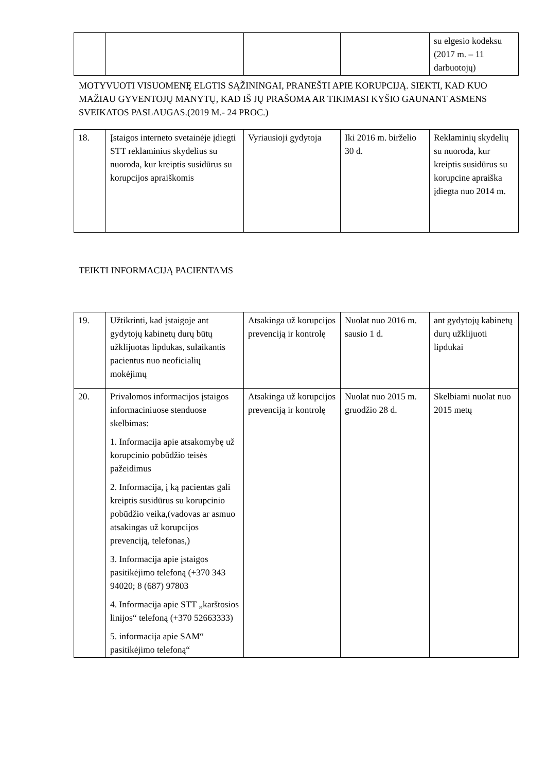| | | | | su elgesio kodeksu (2017 m. – 11 darbuotojų) |
MOTYVUOTI VISUOMENĘ ELGTIS SĄŽININGAI, PRANEŠTI APIE KORUPCIJĄ. SIEKTI, KAD KUO MAŽIAU GYVENTOJŲ MANYTŲ, KAD IŠ JŲ PRAŠOMA AR TIKIMASI KYŠIO GAUNANT ASMENS SVEIKATOS PASLAUGAS.(2019 M.- 24 PROC.)
| 18. | Įstaigos interneto svetainėje įdiegti STT reklaminius skydelius su nuoroda, kur kreiptis susidūrus su korupcijos apraiškomis | Vyriausioji gydytoja | Iki 2016 m. birželio 30 d. | Reklaminių skydelių su nuoroda, kur kreiptis susidūrus su korupcine apraiška įdiegta nuo 2014 m. |
TEIKTI INFORMACIJĄ PACIENTAMS
| 19. | Užtikrinti, kad įstaigoje ant gydytojų kabinetų durų būtų užklijuotas lipdukas, sulaikantis pacientus nuo neoficialių mokėjimų | Atsakinga už korupcijos prevenciją ir kontrolę | Nuolat nuo 2016 m. sausio 1 d. | ant gydytojų kabinetų durų užklijuoti lipdukai |
| 20. | Privalomos informacijos įstaigos informaciniuose stenduose skelbimas: 1. Informacija apie atsakomybę už korupcinio pobūdžio teisės pažeidimus 2. Informacija, į ką pacientas gali kreiptis susidūrus su korupcinio pobūdžio veika,(vadovas ar asmuo atsakingas už korupcijos prevenciją, telefonas,) 3. Informacija apie įstaigos pasitikėjimo telefoną (+370 343 94020; 8 (687) 97803 4. Informacija apie STT „karštosios linijos“ telefoną (+370 52663333) 5. informacija apie SAM“ pasitikėjimo telefoną“ | Atsakinga už korupcijos prevenciją ir kontrolę | Nuolat nuo 2015 m. gruodžio 28 d. | Skelbiami nuolat nuo 2015 metų |